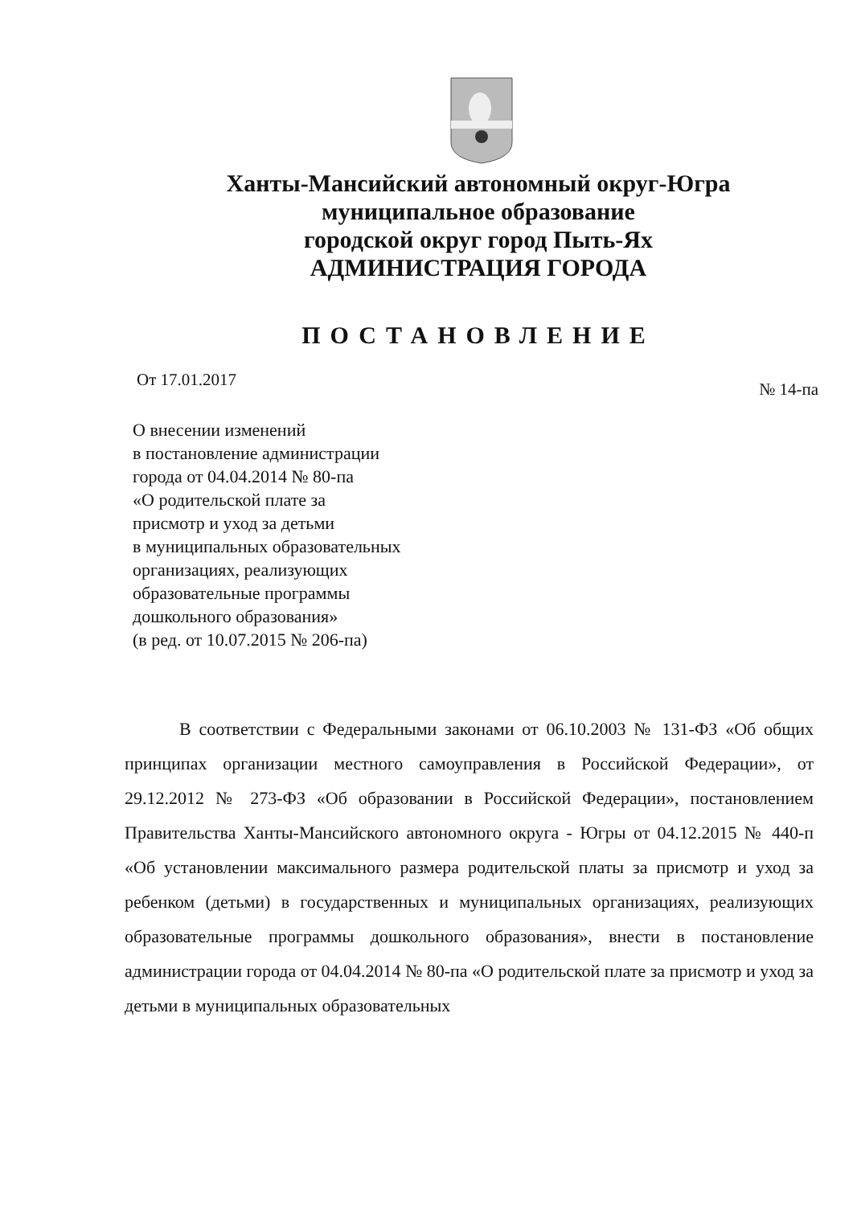Ханты-Мансийский автономный округ-Югра
муниципальное образование
городской округ город Пыть-Ях
АДМИНИСТРАЦИЯ ГОРОДА
ПОСТАНОВЛЕНИЕ
От 17.01.2017 № 14-па
О внесении изменений
в постановление администрации
города от 04.04.2014 № 80-па
«О родительской плате за
присмотр и уход за детьми
в муниципальных образовательных
организациях, реализующих
образовательные программы
дошкольного образования»
(в ред. от 10.07.2015 № 206-па)
В соответствии с Федеральными законами от 06.10.2003 № 131-ФЗ «Об общих принципах организации местного самоуправления в Российской Федерации», от 29.12.2012 № 273-ФЗ «Об образовании в Российской Федерации», постановлением Правительства Ханты-Мансийского автономного округа - Югры от 04.12.2015 № 440-п «Об установлении максимального размера родительской платы за присмотр и уход за ребенком (детьми) в государственных и муниципальных организациях, реализующих образовательные программы дошкольного образования», внести в постановление администрации города от 04.04.2014 № 80-па «О родительской плате за присмотр и уход за детьми в муниципальных образовательных